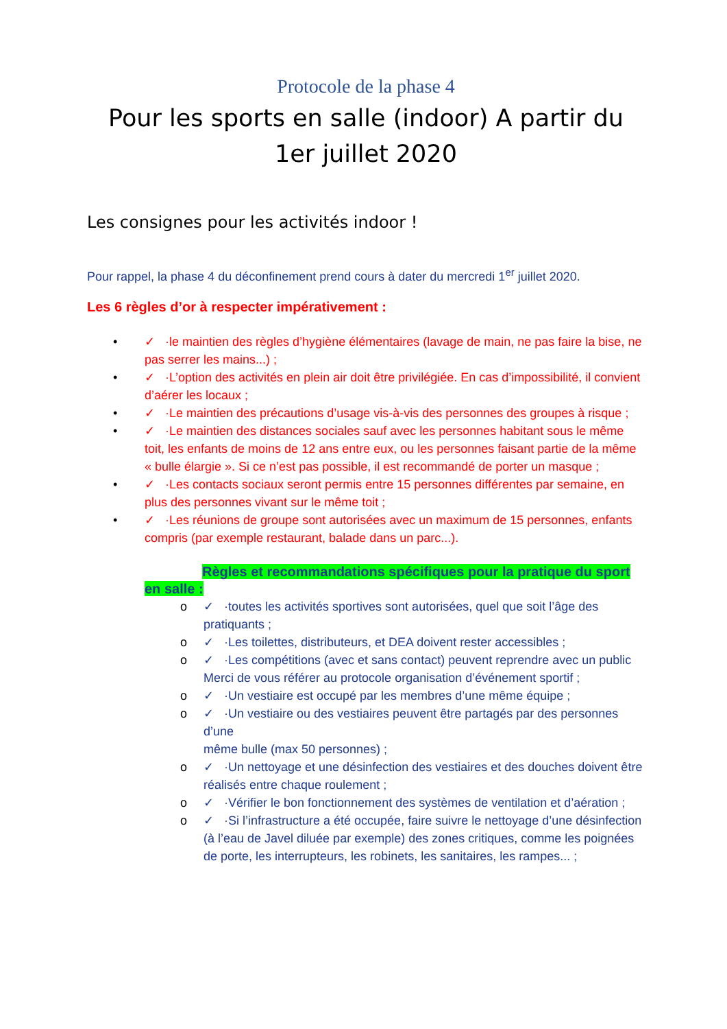Protocole de la phase 4
Pour les sports en salle (indoor) A partir du 1er juillet 2020
Les consignes pour les activités indoor !
Pour rappel, la phase 4 du déconfinement prend cours à dater du mercredi 1<sup>er</sup> juillet 2020.
Les 6 règles d’or à respecter impérativement :
• ✓ ·le maintien des règles d’hygiène élémentaires (lavage de main, ne pas faire la bise, ne pas serrer les mains...) ;
• ✓ ·L’option des activités en plein air doit être privilégiée. En cas d’impossibilité, il convient d’aérer les locaux ;
• ✓ ·Le maintien des précautions d’usage vis-à-vis des personnes des groupes à risque ;
• ✓ ·Le maintien des distances sociales sauf avec les personnes habitant sous le même toit, les enfants de moins de 12 ans entre eux, ou les personnes faisant partie de la même « bulle élargie ». Si ce n’est pas possible, il est recommandé de porter un masque ;
• ✓ ·Les contacts sociaux seront permis entre 15 personnes différentes par semaine, en plus des personnes vivant sur le même toit ;
• ✓ ·Les réunions de groupe sont autorisées avec un maximum de 15 personnes, enfants compris (par exemple restaurant, balade dans un parc...).
Règles et recommandations spécifiques pour la pratique du sport en salle :
o ✓ ·toutes les activités sportives sont autorisées, quel que soit l’âge des pratiquants ;
o ✓ ·Les toilettes, distributeurs, et DEA doivent rester accessibles ;
o ✓ ·Les compétitions (avec et sans contact) peuvent reprendre avec un public
Merci de vous référer au protocole organisation d’événement sportif ;
o ✓ ·Un vestiaire est occupé par les membres d’une même équipe ;
o ✓ ·Un vestiaire ou des vestiaires peuvent être partagés par des personnes d’une
même bulle (max 50 personnes) ;
o ✓ ·Un nettoyage et une désinfection des vestiaires et des douches doivent être
réalisés entre chaque roulement ;
o ✓ ·Vérifier le bon fonctionnement des systèmes de ventilation et d’aération ;
o ✓ ·Si l’infrastructure a été occupée, faire suivre le nettoyage d’une désinfection
(à l’eau de Javel diluée par exemple) des zones critiques, comme les poignées
de porte, les interrupteurs, les robinets, les sanitaires, les rampes... ;